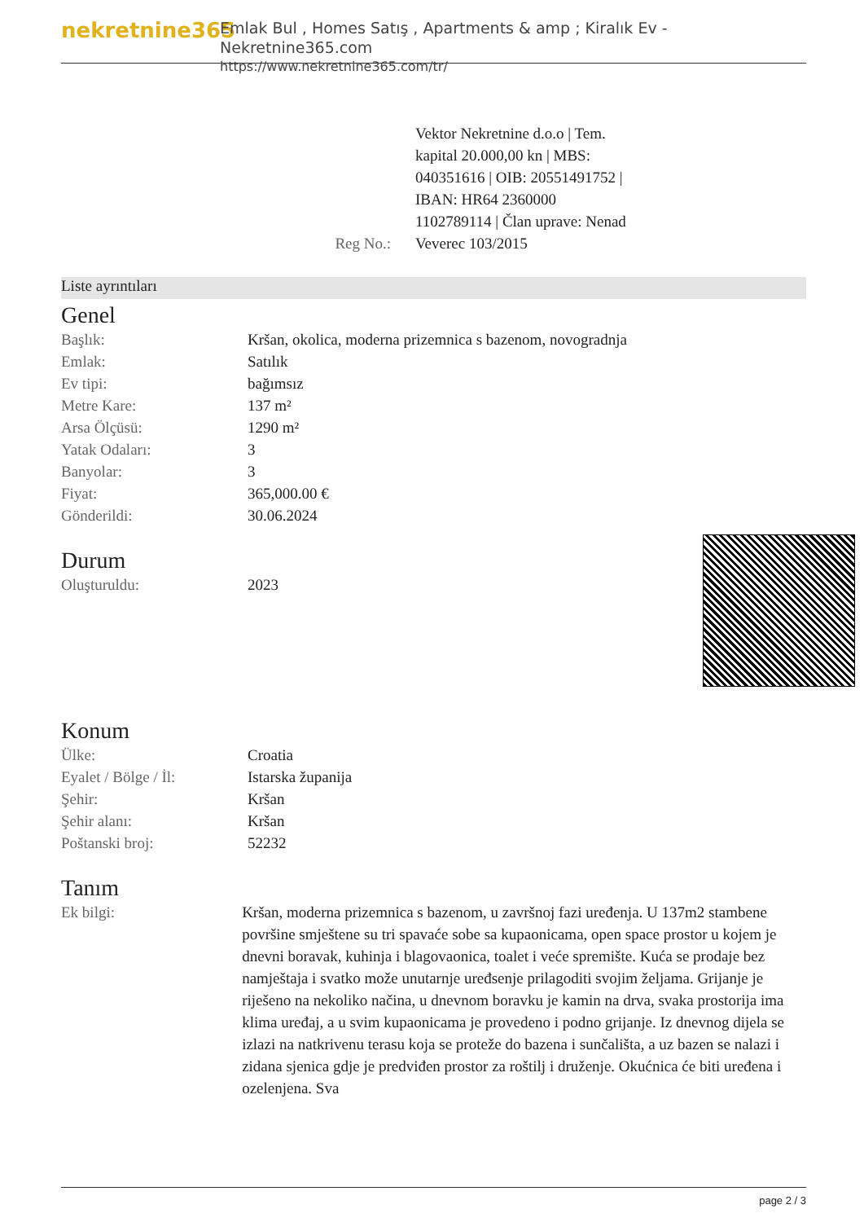nekretnine365
Emlak Bul , Homes Satış , Apartments & amp ; Kiralık Ev - Nekretnine365.com
https://www.nekretnine365.com/tr/
Reg No.: Vektor Nekretnine d.o.o | Tem. kapital 20.000,00 kn | MBS: 040351616 | OIB: 20551491752 | IBAN: HR64 2360000 1102789114 | Član uprave: Nenad Veverec 103/2015
Liste ayrıntıları
Genel
| Başlık: | Kršan, okolica, moderna prizemnica s bazenom, novogradnja |
| Emlak: | Satılık |
| Ev tipi: | bağımsız |
| Metre Kare: | 137 m² |
| Arsa Ölçüsü: | 1290 m² |
| Yatak Odaları: | 3 |
| Banyolar: | 3 |
| Fiyat: | 365,000.00 € |
| Gönderildi: | 30.06.2024 |
Durum
| Oluşturuldu: | 2023 |
Konum
| Ülke: | Croatia |
| Eyalet / Bölge / İl: | Istarska županija |
| Şehir: | Kršan |
| Şehir alanı: | Kršan |
| Poštanski broj: | 52232 |
Tanım
| Ek bilgi: | Kršan, moderna prizemnica s bazenom, u završnoj fazi uređenja. U 137m2 stambene površine smještene su tri spavaće sobe sa kupaonicama, open space prostor u kojem je dnevni boravak, kuhinja i blagovaonica, toalet i veće spremište. Kuća se prodaje bez namještaja i svatko može unutarnje uređsenje prilagoditi svojim željama. Grijanje je riješeno na nekoliko načina, u dnevnom boravku je kamin na drva, svaka prostorija ima klima uređaj, a u svim kupaonicama je provedeno i podno grijanje. Iz dnevnog dijela se izlazi na natkrivenu terasu koja se proteže do bazena i sunčališta, a uz bazen se nalazi i zidana sjenica gdje je predviđen prostor za roštilj i druženje. Okućnica će biti uređena i ozelenjena. Sva |
page 2 / 3